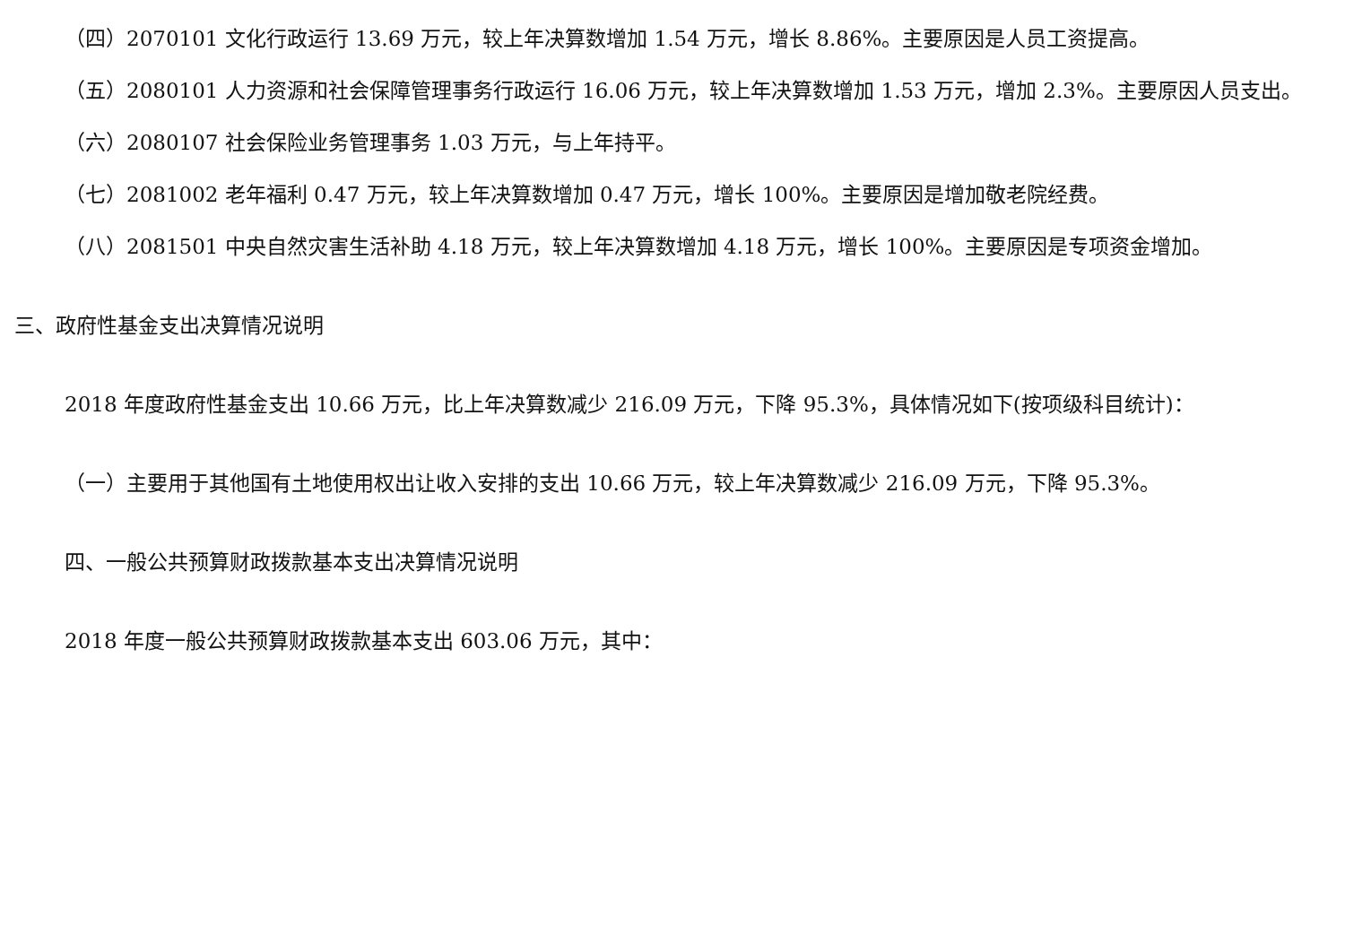（四）2070101 文化行政运行 13.69 万元，较上年决算数增加 1.54 万元，增长 8.86%。主要原因是人员工资提高。
（五）2080101 人力资源和社会保障管理事务行政运行 16.06 万元，较上年决算数增加 1.53 万元，增加 2.3%。主要原因人员支出。
（六）2080107 社会保险业务管理事务 1.03 万元，与上年持平。
（七）2081002 老年福利 0.47 万元，较上年决算数增加 0.47 万元，增长 100%。主要原因是增加敬老院经费。
（八）2081501 中央自然灾害生活补助 4.18 万元，较上年决算数增加 4.18 万元，增长 100%。主要原因是专项资金增加。
三、政府性基金支出决算情况说明
2018 年度政府性基金支出 10.66 万元，比上年决算数减少 216.09 万元，下降 95.3%，具体情况如下(按项级科目统计)：
（一）主要用于其他国有土地使用权出让收入安排的支出 10.66 万元，较上年决算数减少 216.09 万元，下降 95.3%。
四、一般公共预算财政拨款基本支出决算情况说明
2018 年度一般公共预算财政拨款基本支出 603.06 万元，其中：